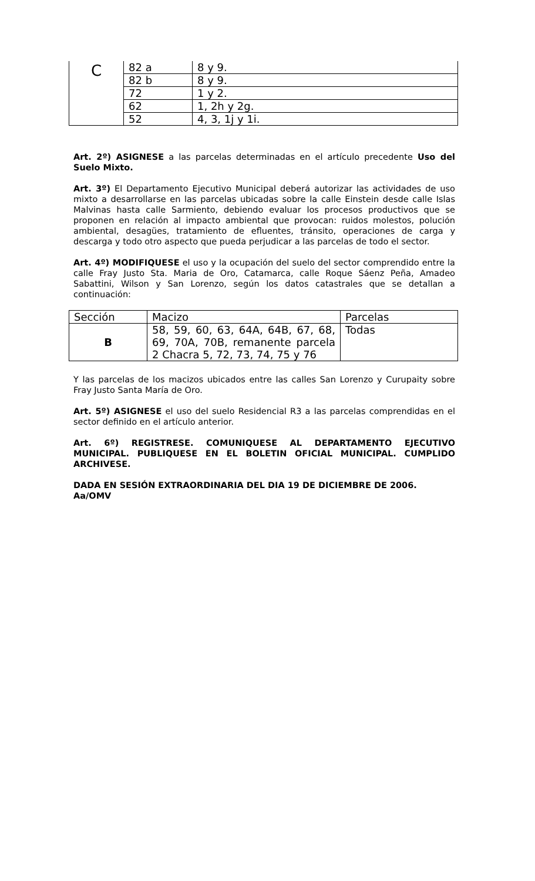| C | 82 a | 8 y 9. |
| | 82 b | 8 y 9. |
| | 72 | 1 y 2. |
| | 62 | 1, 2h y 2g. |
| | 52 | 4, 3, 1j y 1i. |
Art. 2º) ASIGNESE a las parcelas determinadas en el artículo precedente Uso del Suelo Mixto.
Art. 3º) El Departamento Ejecutivo Municipal deberá autorizar las actividades de uso mixto a desarrollarse en las parcelas ubicadas sobre la calle Einstein desde calle Islas Malvinas hasta calle Sarmiento, debiendo evaluar los procesos productivos que se proponen en relación al impacto ambiental que provocan: ruidos molestos, polución ambiental, desagües, tratamiento de efluentes, tránsito, operaciones de carga y descarga y todo otro aspecto que pueda perjudicar a las parcelas de todo el sector.
Art. 4º) MODIFIQUESE el uso y la ocupación del suelo del sector comprendido entre la calle Fray Justo Sta. Maria de Oro, Catamarca, calle Roque Sáenz Peña, Amadeo Sabattini, Wilson y San Lorenzo, según los datos catastrales que se detallan a continuación:
| Sección | Macizo | Parcelas |
| B | 58, 59, 60, 63, 64A, 64B, 67, 68, 69, 70A, 70B, remanente parcela 2 Chacra 5, 72, 73, 74, 75 y 76 | Todas |
Y las parcelas de los macizos ubicados entre las calles San Lorenzo y Curupaity sobre Fray Justo Santa María de Oro.
Art. 5º) ASIGNESE el uso del suelo Residencial R3 a las parcelas comprendidas en el sector definido en el artículo anterior.
Art. 6º) REGISTRESE. COMUNIQUESE AL DEPARTAMENTO EJECUTIVO MUNICIPAL. PUBLIQUESE EN EL BOLETIN OFICIAL MUNICIPAL. CUMPLIDO ARCHIVESE.
DADA EN SESIÓN EXTRAORDINARIA DEL DIA 19 DE DICIEMBRE DE 2006.
Aa/OMV